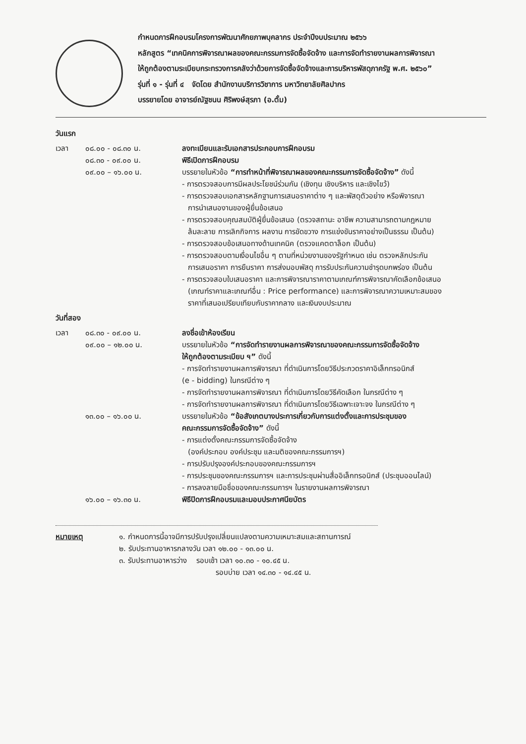กำหนดการฝึกอบรมโครงการพัฒนาศักยภาพบุคลากร ประจำปีงบประมาณ ๒๕๖๖
หลักสูตร “เทคนิคการพิจารณาผลของคณะกรรมการจัดซื้อจัดจ้าง และการจัดทำรายงานผลการพิจารณา
ให้ถูกต้องตามระเบียบกระทรวงการคลังว่าด้วยการจัดซื้อจัดจ้างและการบริหารพัสดุภาครัฐ พ.ศ. ๒๕๖๐”
รุ่นที่ ๑ - รุ่นที่ ๔ จัดโดย สำนักงานบริการวิชาการ มหาวิทยาลัยศิลปากร
บรรยายโดย อาจารย์ณัฐชนน ศิริพงษ์สุรภา (อ.ตั้ม)
วันแรก
เวลา ๐๘.๐๐ - ๐๘.๓๐ น. ลงทะเบียนและรับเอกสารประกอบการฝึกอบรม
๐๘.๓๐ - ๐๙.๐๐ น. พิธีเปิดการฝึกอบรม
๐๙.๐๐ – ๑๖.๐๐ น. บรรยายในหัวข้อ “การทำหน้าที่พิจารณาผลของคณะกรรมการจัดซื้อจัดจ้าง” ดังนี้
- การตรวจสอบการมีผลประโยชน์ร่วมกัน (เชิงทุน เชิงบริหาร และเชิงไขว้)
- การตรวจสอบเอกสารหลักฐานการเสนอราคาต่าง ๆ และพัสดุตัวอย่าง หรือพิจารณา
การนำเสนองานของผู้ยื่นข้อเสนอ
- การตรวจสอบคุณสมบัติผู้ยื่นข้อเสนอ (ตรวจสถานะ อาชีพ ความสามารถตามกฎหมาย
ล้มละลาย การเลิกกิจการ ผลงาน การขัดขวาง การแข่งขันราคาอย่างเป็นธรรม เป็นต้น)
- การตรวจสอบข้อเสนอทางด้านเทคนิค (ตรวจแคตตาล็อก เป็นต้น)
- การตรวจสอบตามเงื่อนไขอื่น ๆ ตามที่หน่วยงานของรัฐกำหนด เช่น ตรวจหลักประกัน
การเสนอราคา การยืนราคา การส่งมอบพัสดุ การรับประกันความชำรุดบกพร่อง เป็นต้น
- การตรวจสอบใบเสนอราคา และการพิจารณาราคาตามเกณฑ์การพิจารณาคัดเลือกข้อเสนอ
(เกณฑ์ราคาและเกณฑ์อื่น : Price performance) และการพิจารณาความเหมาะสมของ
ราคาที่เสนอเปรียบเทียบกับราคากลาง และเงินงบประมาณ
วันที่สอง
เวลา ๐๘.๓๐ - ๐๙.๐๐ น. ลงชื่อเข้าห้องเรียน
๐๙.๐๐ – ๑๒.๐๐ น. บรรยายในหัวข้อ “การจัดทำรายงานผลการพิจารณาของคณะกรรมการจัดซื้อจัดจ้าง
ให้ถูกต้องตามระเบียบ ฯ” ดังนี้
- การจัดทำรายงานผลการพิจารณา ที่ดำเนินการโดยวิธีประกวดราคาอิเล็กทรอนิกส์
(e - bidding) ในกรณีต่าง ๆ
- การจัดทำรายงานผลการพิจารณา ที่ดำเนินการโดยวิธีคัดเลือก ในกรณีต่าง ๆ
- การจัดทำรายงานผลการพิจารณา ที่ดำเนินการโดยวิธีเฉพาะเจาะจง ในกรณีต่าง ๆ
๑๓.๐๐ – ๑๖.๐๐ น. บรรยายในหัวข้อ “ข้อสังเกตบางประการเกี่ยวกับการแต่งตั้งและการประชุมของ
คณะกรรมการจัดซื้อจัดจ้าง” ดังนี้
- การแต่งตั้งคณะกรรมการจัดซื้อจัดจ้าง
(องค์ประกอบ องค์ประชุม และมติของคณะกรรมการฯ)
- การปรับปรุงองค์ประกอบของคณะกรรมการฯ
- การประชุมของคณะกรรมการฯ และการประชุมผ่านสื่ออิเล็กทรอนิกส์ (ประชุมออนไลน์)
- การลงลายมือชื่อของคณะกรรมการฯ ในรายงานผลการพิจารณา
๑๖.๐๐ – ๑๖.๓๐ น. พิธีปิดการฝึกอบรมและมอบประกาศนียบัตร
หมายเหตุ ๑. กำหนดการนี้อาจมีการปรับปรุงเปลี่ยนแปลงตามความเหมาะสมและสถานการณ์
๒. รับประทานอาหารกลางวัน เวลา ๑๒.๐๐ - ๑๓.๐๐ น.
๓. รับประทานอาหารว่าง รอบเช้า เวลา ๑๐.๓๐ - ๑๐.๔๕ น.
รอบบ่าย เวลา ๑๔.๓๐ - ๑๔.๔๕ น.